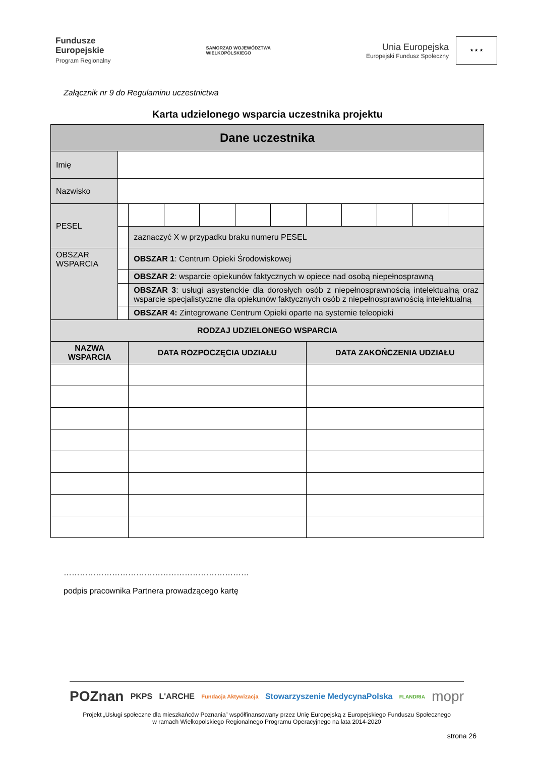Fundusze
Europejskie
Program Regionalny
SAMORZĄD WOJEWÓDZTWA
WIELKOPOLSKIEGO
Unia Europejska
Europejski Fundusz Społeczny
★ ★ ★
Załącznik nr 9 do Regulaminu uczestnictwa
Karta udzielonego wsparcia uczestnika projektu
| Dane uczestnika | | | | | | | | | | | |
| Imię | | | | | | | | | | | |
| Nazwisko | | | | | | | | | | | |
| PESEL | | | | | | | | | | | |
| | | zaznaczyć X w przypadku braku numeru PESEL | | | | | | | | | |
| OBSZAR WSPARCIA | | OBSZAR 1 : Centrum Opieki Środowiskowej | | | | | | | | | |
| | | OBSZAR 2 : wsparcie opiekunów faktycznych w opiece nad osobą niepełnosprawną | | | | | | | | | |
| | | OBSZAR 3 : usługi asystenckie dla dorosłych osób z niepełnosprawnością intelektualną oraz wsparcie specjalistyczne dla opiekunów faktycznych osób z niepełnosprawnością intelektualną | | | | | | | | | |
| | | OBSZAR 4: Zintegrowane Centrum Opieki oparte na systemie teleopieki | | | | | | | | | |
| RODZAJ UDZIELONEGO WSPARCIA | | | | | | | | | | | |
| NAZWA WSPARCIA | | DATA ROZPOCZĘCIA UDZIAŁU | | | | | DATA ZAKOŃCZENIA UDZIAŁU | | | | |
……………………………………………………………
podpis pracownika Partnera prowadzącego kartę
POZnan PKPS L'ARCHE Fundacja Aktywizacja Stowarzyszenie MedycynaPolska FLANDRIA mopr
Projekt „Usługi społeczne dla mieszkańców Poznania” współfinansowany przez Unię Europejską z Europejskiego Funduszu Społecznego
w ramach Wielkopolskiego Regionalnego Programu Operacyjnego na lata 2014-2020
strona 26